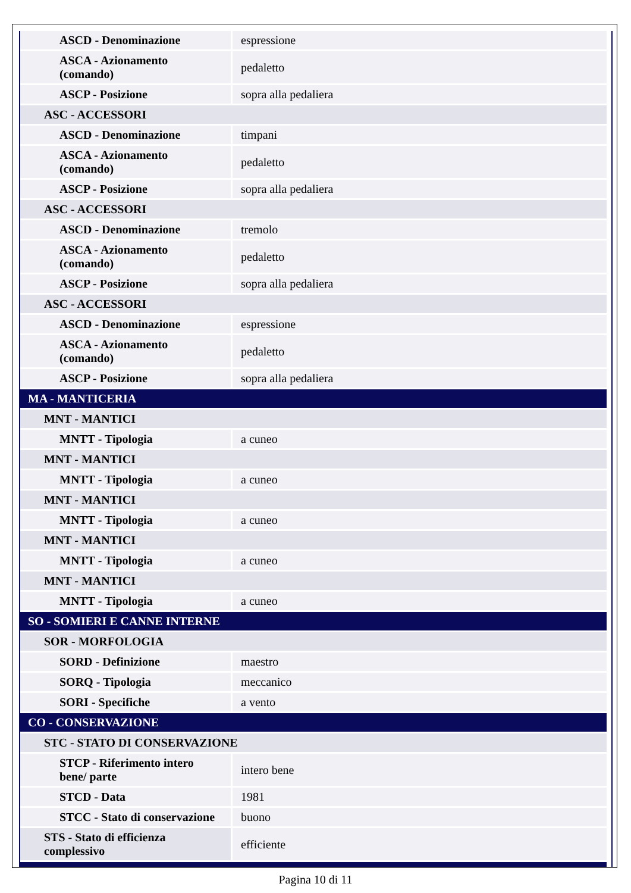| ASCD - Denominazione | espressione |
| ASCA - Azionamento (comando) | pedaletto |
| ASCP - Posizione | sopra alla pedaliera |
| ASC - ACCESSORI | |
| ASCD - Denominazione | timpani |
| ASCA - Azionamento (comando) | pedaletto |
| ASCP - Posizione | sopra alla pedaliera |
| ASC - ACCESSORI | |
| ASCD - Denominazione | tremolo |
| ASCA - Azionamento (comando) | pedaletto |
| ASCP - Posizione | sopra alla pedaliera |
| ASC - ACCESSORI | |
| ASCD - Denominazione | espressione |
| ASCA - Azionamento (comando) | pedaletto |
| ASCP - Posizione | sopra alla pedaliera |
| MA - MANTICERIA | |
| MNT - MANTICI | |
| MNTT - Tipologia | a cuneo |
| MNT - MANTICI | |
| MNTT - Tipologia | a cuneo |
| MNT - MANTICI | |
| MNTT - Tipologia | a cuneo |
| MNT - MANTICI | |
| MNTT - Tipologia | a cuneo |
| MNT - MANTICI | |
| MNTT - Tipologia | a cuneo |
| SO - SOMIERI E CANNE INTERNE | |
| SOR - MORFOLOGIA | |
| SORD - Definizione | maestro |
| SORQ - Tipologia | meccanico |
| SORI - Specifiche | a vento |
| CO - CONSERVAZIONE | |
| STC - STATO DI CONSERVAZIONE | |
| STCP - Riferimento intero bene/ parte | intero bene |
| STCD - Data | 1981 |
| STCC - Stato di conservazione | buono |
| STS - Stato di efficienza complessivo | efficiente |
Pagina 10 di 11